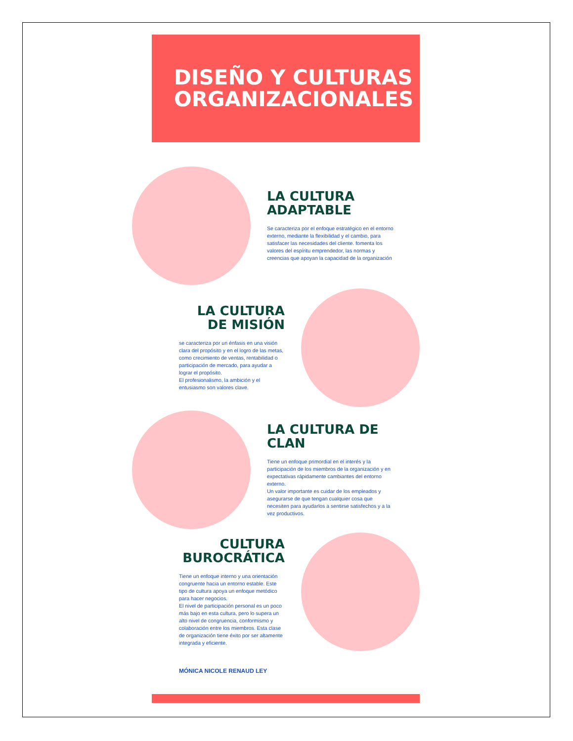DISEÑO Y CULTURAS ORGANIZACIONALES
LA CULTURA ADAPTABLE
Se caracteriza por el enfoque estratégico en el entorno externo, mediante la flexibilidad y el cambio, para satisfacer las necesidades del cliente. fomenta los valores del espíritu emprendedor, las normas y creencias que apoyan la capacidad de la organización
LA CULTURA DE MISIÓN
se caracteriza por un énfasis en una visión clara del propósito y en el logro de las metas, como crecimiento de ventas, rentabilidad o participación de mercado, para ayudar a lograr el propósito.
El profesionalismo, la ambición y el entusiasmo son valores clave.
LA CULTURA DE CLAN
Tiene un enfoque primordial en el interés y la participación de los miembros de la organización y en expectativas rápidamente cambiantes del entorno externo.
Un valor importante es cuidar de los empleados y asegurarse de que tengan cualquier cosa que necesiten para ayudarlos a sentirse satisfechos y a la vez productivos.
CULTURA BUROCRÁTICA
Tiene un enfoque interno y una orientación congruente hacia un entorno estable. Este tipo de cultura apoya un enfoque metódico para hacer negocios.
El nivel de participación personal es un poco más bajo en esta cultura, pero lo supera un alto nivel de congruencia, conformismo y colaboración entre los miembros. Esta clase de organización tiene éxito por ser altamente integrada y eficiente.
MÓNICA NICOLE RENAUD LEY